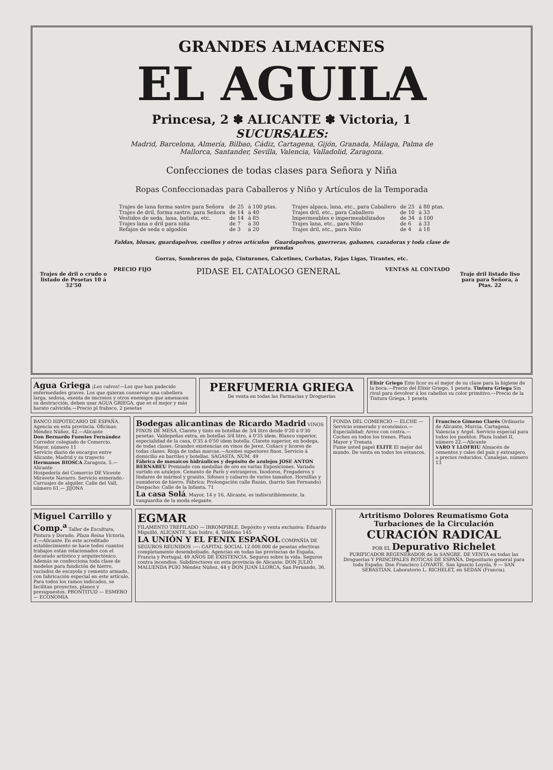GRANDES ALMACENES
Trajes de dril o crudo o listado de Pesetas 10 á 32'50
EL AGUILA
Princesa, 2 ✽ ALICANTE ✽ Victoria, 1
SUCURSALES:
Madrid, Barcelona, Almería, Bilbao, Cádiz, Cartagena, Gijón, Granada, Málaga, Palma de Mallorca, Santander, Sevilla, Valencia, Valladolid, Zaragoza.
Confecciones de todas clases para Señora y Niña
Ropas Confeccionadas para Caballeros y Niño y Artículos de la Temporada
| Trajes de lana forma sastre para Señora | de 25 | á 100 ptas. |
| Trajes de dril, forma sastre, para Señora | de 14 | á 40 |
| Vestidos de seda, lana, batista, etc. | de 14 | á 85 |
| Trajes lana o dril para niña | de 7 | á 30 |
| Refajos de seda o algodón | de 3 | á 20 |
| Trajes alpaca, lana, etc., para Caballero | de 25 | á 80 ptas. |
| Trajes dril, etc., para Caballero | de 10 | á 33 |
| Impermeables e impermeabilizados | de 34 | á 100 |
| Trajes lana, etc., para Niño | de 6 | á 33 |
| Trajes dril, etc., para Niño | de 4 | á 18 |
Faldas, blusas, guardapolvos, cuellos y otros artículos Guardapolvos, guerreras, gabanes, cazadoras y toda clase de prendas
Gorras, Sombreros de paja, Cinturones, Calcetines, Corbatas, Fajas Ligas, Tirantes, etc.
PRECIO FIJO PIDASE EL CATALOGO GENERAL VENTAS AL CONTADO
Traje dril listado liso para para Señora, á Ptas. 22
Agua Griega ¡Los calvos!—Los que han padecido enfermedades graves. Los que quieran conservar una cabellera larga, sedosa, exenta de imcreios y otros enemigos que amenacen su destrucción, deben usar AGUA GRIEGA, que es el mejor y más barato calvicida.—Precio pl frabsco, 2 pesetas
PERFUMERIA GRIEGA
De venta en todas las Farmacias y Droguerías
Elixir Griego Este licor es el mejor de su clase para la higiene de la boca.—Precio del Elixir Griego, 1 peseta. Tintura Griega Sin rival para devolver á los cabellos su color primitivo.—Precio de la Tintura Griega, 1 peseta
BANCO HIPOTECARIO DE ESPAÑA. Agencia en esta provincia. Oficinas: Méndez Núñez, 42.—Alicante
Don Bernardo Fuentes Fernández Corredor colegiado de Comercio. Mayor, número 11
Servicio diario de encargos entre Alicante, Madrid y su trayecto Hermanos BIOSCA Zaragoza, 5.—Alicante
Hospedería del Comercio DE Vicente Miravete Navarro. Servicio esmerado.- Carruajes de alquiler. Calle del Vall, número 61.— JIJONA
Bodegas alicantinas de Ricardo Madrid VINOS FINOS DE MESA. Clarete y tinto en botellas de 3/4 litro desde 0'20 á 0'30 pesetas. Valdepeñas extra, en botellas 3/4 litro, á 0'35 idem. Blanco superior, especialidad de la casa, 0'35 á 0'50 idem botella. Clarete superior, en bodega, de todas clases. Grandes existencias en vinos de Jerez. Coñacs y licores de todas clases. Rioja de todas marcas.—Aceites superiores finos. Servicio á domicilio en barriles y botellas. SAGASTA, NUM. 49
Fábrica de mosaicos hidráulicos y depósito de azulejos JOSE ANTON BERNABEU Premiado con medallas de oro en varias Exposiciones. Variado surtido en azulejos. Cemento de París y extranjeros, Inodoros, Fregaderos y lindares de mármol y granito, Sifones y cabarro de varios tamaños. Hornillas y sumideros de hierro. Fábrica: Prolongación calle Bazán, (barrio San Fernando) Despacho: Calle de la Infanta, 71
La casa Solá, Mayor, 14 y 16, Alicante, es indiscutiblemente, la vanguardia de la moda elegante.
FONDA DEL COMERCIO — ELCHE — Servicio esmerado y económico.—Especialidad: Arroz con costra.— Coches en todos los trenes. Plaza Mayor y Trenata
Fume usted papel ELITE El mejor del mundo. De venta en todos los estancos.
Francisco Gimeno Clarés Ordinario de Alicante, Murcia, Cartagena, Valencia y Argel. Servicio especial para todos los pueblos. Plaza Isabel II, número 22.—Alicante
VARO Y LLOFRIU Almacén de cementos y cales del país y extranjero, a precios reducidos. Canalejas, número 13
Miguel Carrillo y Comp.<sup>a</sup> Taller de Escultura, Pintura y Dorado. Plaza Reina Victoria, 4.—Alicante. En este acreditado establecimiento se hace todos cuantos trabajos están relacionados con el decorado artístico y arquitectónico. Además se confecciona toda clase de modelos para fundición de hierro, vaciados de escayola y cemento armado, con fabricación especial en este artículo. Para todos los ramos indicados, se facilitan proyectos, planos y presupuestos. PRONTITUD — ESMERO — ECONOMIA
EGMAR
FILAMENTO TREFILADO — IRROMPIBLE. Depósito y venta exclusiva: Eduardo Miguilló, ALICANTE, San Isidro, 4, Teléfono 145
LA UNIÓN Y EL FENIX ESPAÑOL COMPAÑÍA DE SEGUROS REUNIDOS :—: CAPITAL SOCIAL 12.000.000 de pesetas efectivas completamente desembolsado. Agencias en todas las provincias de España, Francia y Portugal. 49 AÑOS DE EXISTENCIA. Seguros sobre la vida. Seguros contra incendios. Subdirectores en esta provincia de Alicante: DON JULIO MALUENDA PUIG Méndez Núñez, 44 y DON JUAN LLORCA, San Fernando, 36.
Artritismo Dolores Reumatismo Gota Turbaciones de la Circulación
CURACIÓN RADICAL
POR EL Depurativo Richelet
PURIFICADOR REGENERADOR de la SANGRE. DE VENTA en todas las Droguerías Y PRINCIPALES BOTICAS DE ESPAÑA. Depositario general para toda España: Don Francisco LOYARTE. San Ignacio Loyola, 9 — SAN SEBASTIAN. Laboratorio L. RICHELET, en SEDAN (Francia).